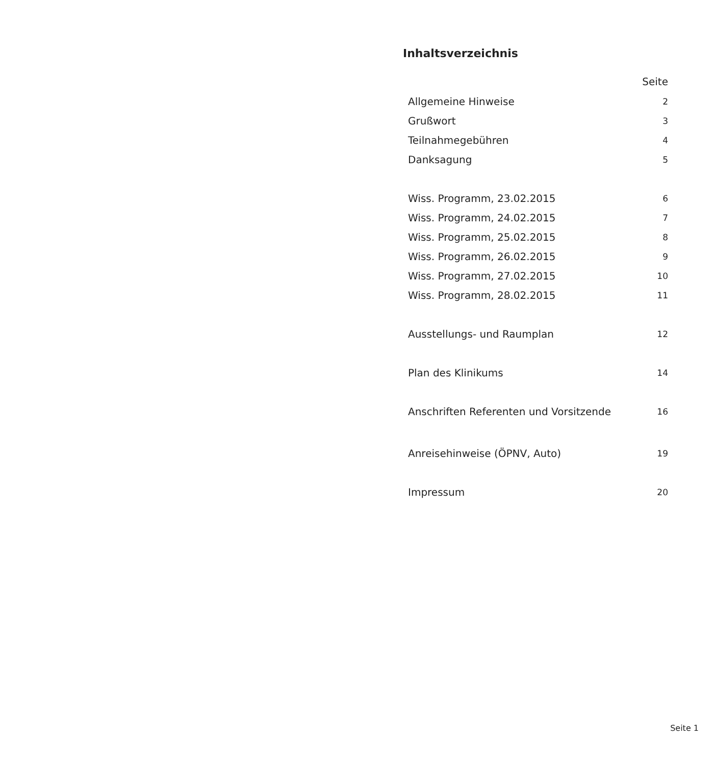Inhaltsverzeichnis
| | Seite |
| --- | --- |
| Allgemeine Hinweise | 2 |
| Grußwort | 3 |
| Teilnahmegebühren | 4 |
| Danksagung | 5 |
| Wiss. Programm, 23.02.2015 | 6 |
| Wiss. Programm, 24.02.2015 | 7 |
| Wiss. Programm, 25.02.2015 | 8 |
| Wiss. Programm, 26.02.2015 | 9 |
| Wiss. Programm, 27.02.2015 | 10 |
| Wiss. Programm, 28.02.2015 | 11 |
| Ausstellungs- und Raumplan | 12 |
| Plan des Klinikums | 14 |
| Anschriften Referenten und Vorsitzende | 16 |
| Anreisehinweise (ÖPNV, Auto) | 19 |
| Impressum | 20 |
Seite 1